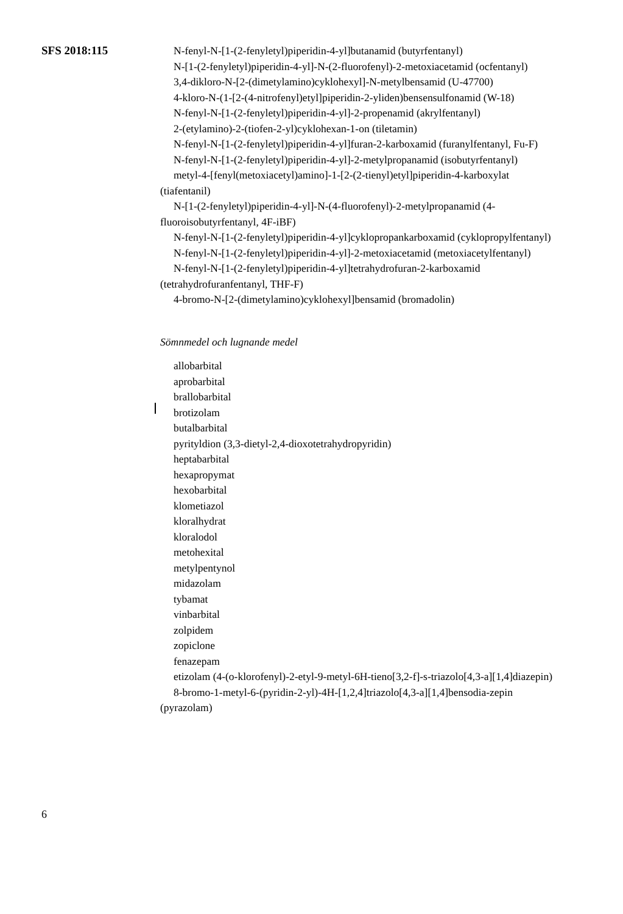SFS 2018:115
N-fenyl-N-[1-(2-fenyletyl)piperidin-4-yl]butanamid (butyrfentanyl)
N-[1-(2-fenyletyl)piperidin-4-yl]-N-(2-fluorofenyl)-2-metoxiacetamid (ocfentanyl)
3,4-dikloro-N-[2-(dimetylamino)cyklohexyl]-N-metylbensamid (U-47700)
4-kloro-N-(1-[2-(4-nitrofenyl)etyl]piperidin-2-yliden)bensensulfonamid (W-18)
N-fenyl-N-[1-(2-fenyletyl)piperidin-4-yl]-2-propenamid (akrylfentanyl)
2-(etylamino)-2-(tiofen-2-yl)cyklohexan-1-on (tiletamin)
N-fenyl-N-[1-(2-fenyletyl)piperidin-4-yl]furan-2-karboxamid (furanylfentanyl, Fu-F)
N-fenyl-N-[1-(2-fenyletyl)piperidin-4-yl]-2-metylpropanamid (isobutyrfentanyl)
metyl-4-[fenyl(metoxiacetyl)amino]-1-[2-(2-tienyl)etyl]piperidin-4-karboxylat (tiafentanil)
N-[1-(2-fenyletyl)piperidin-4-yl]-N-(4-fluorofenyl)-2-metylpropanamid (4-fluoroisobutyrfentanyl, 4F-iBF)
N-fenyl-N-[1-(2-fenyletyl)piperidin-4-yl]cyklopropankarboxamid (cyklopropylfentanyl)
N-fenyl-N-[1-(2-fenyletyl)piperidin-4-yl]-2-metoxiacetamid (metoxiacetylfentanyl)
N-fenyl-N-[1-(2-fenyletyl)piperidin-4-yl]tetrahydrofuran-2-karboxamid (tetrahydrofuranfentanyl, THF-F)
4-bromo-N-[2-(dimetylamino)cyklohexyl]bensamid (bromadolin)
Sömnmedel och lugnande medel
allobarbital
aprobarbital
brallobarbital
brotizolam
butalbarbital
pyrityldion (3,3-dietyl-2,4-dioxotetrahydropyridin)
heptabarbital
hexapropymat
hexobarbital
klometiazol
kloralhydrat
kloralodol
metohexital
metylpentynol
midazolam
tybamat
vinbarbital
zolpidem
zopiclone
fenazepam
etizolam (4-(o-klorofenyl)-2-etyl-9-metyl-6H-tieno[3,2-f]-s-triazolo[4,3-a][1,4]diazepin)
8-bromo-1-metyl-6-(pyridin-2-yl)-4H-[1,2,4]triazolo[4,3-a][1,4]bensodia-zepin (pyrazolam)
6